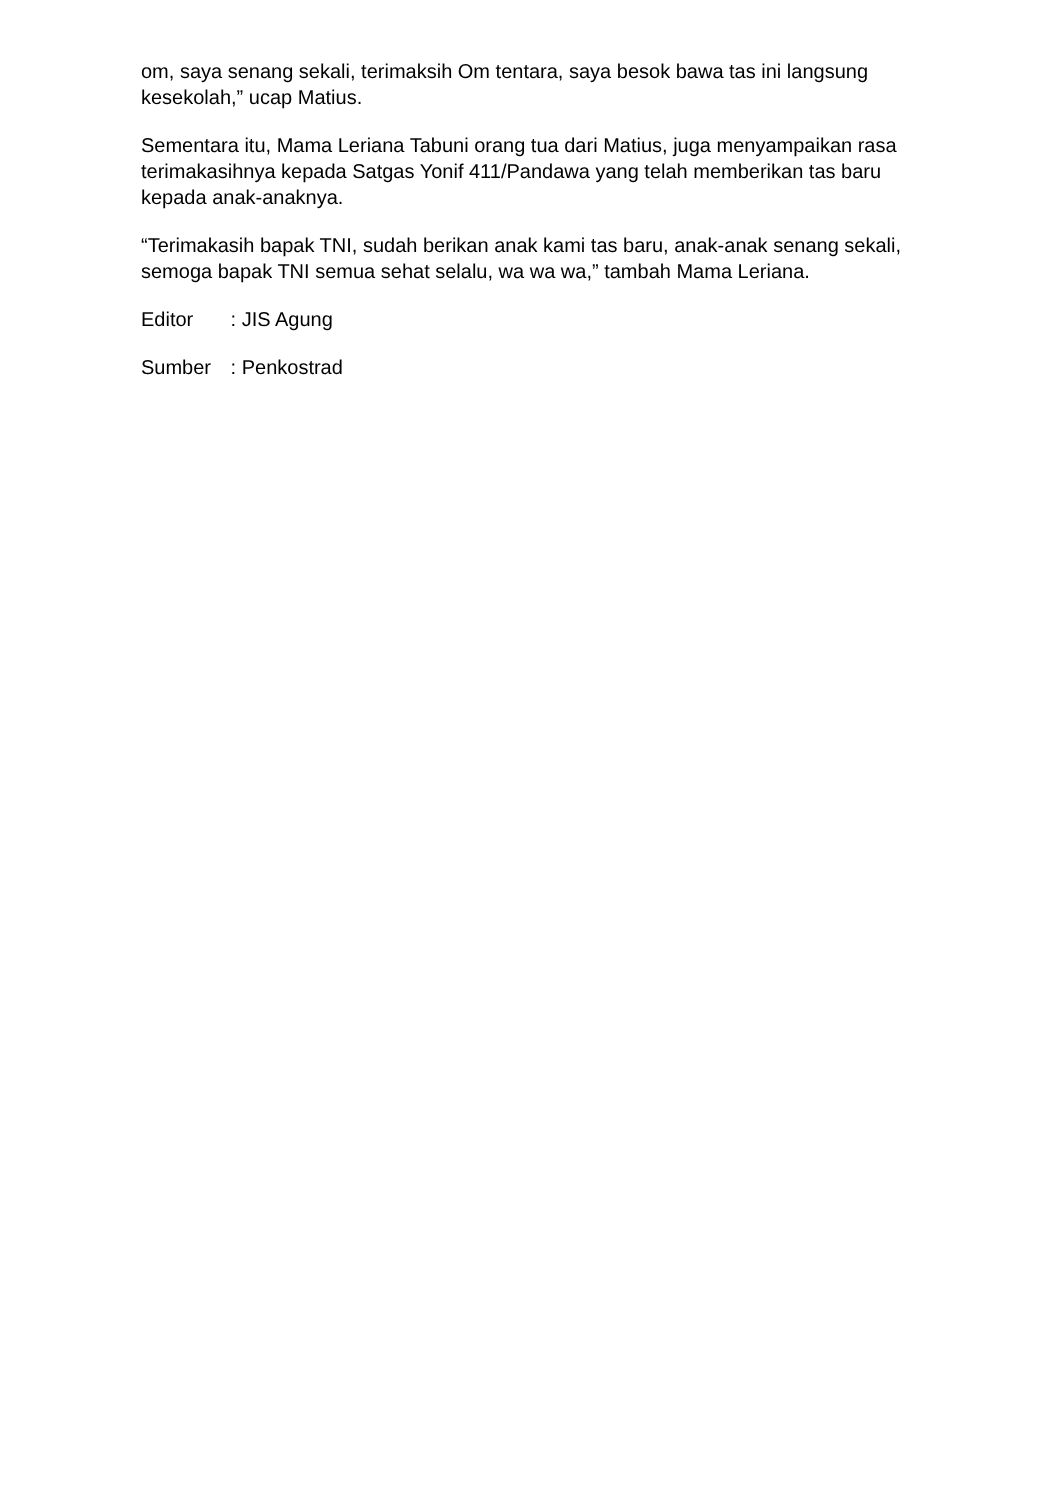om, saya senang sekali, terimaksih Om tentara, saya besok bawa tas ini langsung kesekolah,” ucap Matius.
Sementara itu, Mama Leriana Tabuni orang tua dari Matius, juga menyampaikan rasa terimakasihnya kepada Satgas Yonif 411/Pandawa yang telah memberikan tas baru kepada anak-anaknya.
“Terimakasih bapak TNI, sudah berikan anak kami tas baru, anak-anak senang sekali, semoga bapak TNI semua sehat selalu, wa wa wa,” tambah Mama Leriana.
Editor : JIS Agung
Sumber : Penkostrad